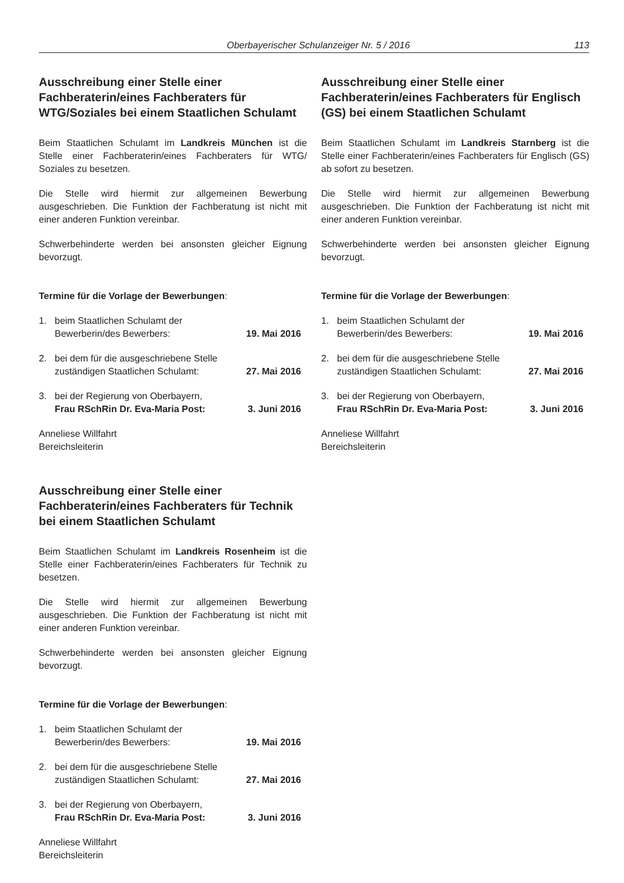Oberbayerischer Schulanzeiger Nr. 5 / 2016 113
Ausschreibung einer Stelle einer Fachberaterin/eines Fachberaters für WTG/Soziales bei einem Staatlichen Schulamt
Beim Staatlichen Schulamt im Landkreis München ist die Stelle einer Fachberaterin/eines Fachberaters für WTG/ Soziales zu besetzen.
Die Stelle wird hiermit zur allgemeinen Bewerbung ausgeschrieben. Die Funktion der Fachberatung ist nicht mit einer anderen Funktion vereinbar.
Schwerbehinderte werden bei ansonsten gleicher Eignung bevorzugt.
Termine für die Vorlage der Bewerbungen:
1. beim Staatlichen Schulamt der
Bewerberin/des Bewerbers: 19. Mai 2016
2. bei dem für die ausgeschriebene Stelle
zuständigen Staatlichen Schulamt: 27. Mai 2016
3. bei der Regierung von Oberbayern,
Frau RSchRin Dr. Eva-Maria Post: 3. Juni 2016
Anneliese Willfahrt
Bereichsleiterin
Ausschreibung einer Stelle einer Fachberaterin/eines Fachberaters für Technik bei einem Staatlichen Schulamt
Beim Staatlichen Schulamt im Landkreis Rosenheim ist die Stelle einer Fachberaterin/eines Fachberaters für Technik zu besetzen.
Die Stelle wird hiermit zur allgemeinen Bewerbung ausgeschrieben. Die Funktion der Fachberatung ist nicht mit einer anderen Funktion vereinbar.
Schwerbehinderte werden bei ansonsten gleicher Eignung bevorzugt.
Termine für die Vorlage der Bewerbungen:
1. beim Staatlichen Schulamt der
Bewerberin/des Bewerbers: 19. Mai 2016
2. bei dem für die ausgeschriebene Stelle
zuständigen Staatlichen Schulamt: 27. Mai 2016
3. bei der Regierung von Oberbayern,
Frau RSchRin Dr. Eva-Maria Post: 3. Juni 2016
Anneliese Willfahrt
Bereichsleiterin
Ausschreibung einer Stelle einer Fachberaterin/eines Fachberaters für Englisch (GS) bei einem Staatlichen Schulamt
Beim Staatlichen Schulamt im Landkreis Starnberg ist die Stelle einer Fachberaterin/eines Fachberaters für Englisch (GS) ab sofort zu besetzen.
Die Stelle wird hiermit zur allgemeinen Bewerbung ausgeschrieben. Die Funktion der Fachberatung ist nicht mit einer anderen Funktion vereinbar.
Schwerbehinderte werden bei ansonsten gleicher Eignung bevorzugt.
Termine für die Vorlage der Bewerbungen:
1. beim Staatlichen Schulamt der
Bewerberin/des Bewerbers: 19. Mai 2016
2. bei dem für die ausgeschriebene Stelle
zuständigen Staatlichen Schulamt: 27. Mai 2016
3. bei der Regierung von Oberbayern,
Frau RSchRin Dr. Eva-Maria Post: 3. Juni 2016
Anneliese Willfahrt
Bereichsleiterin